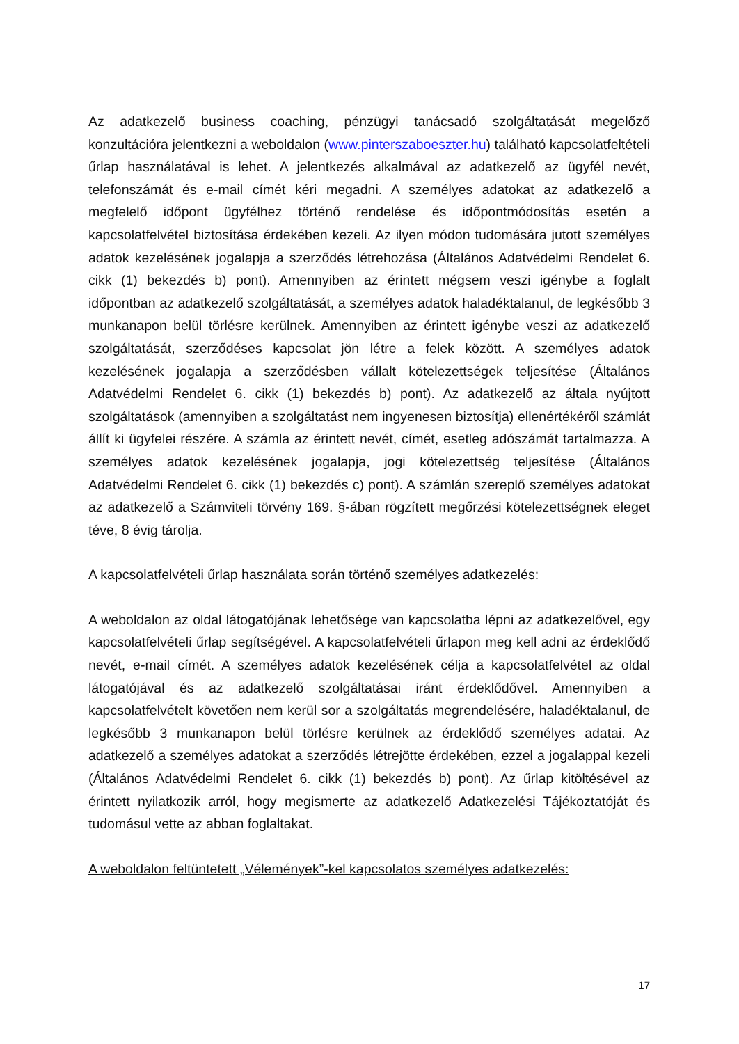Az adatkezelő business coaching, pénzügyi tanácsadó szolgáltatását megelőző konzultációra jelentkezni a weboldalon (www.pinterszaboeszter.hu) található kapcsolatfeltételi űrlap használatával is lehet. A jelentkezés alkalmával az adatkezelő az ügyfél nevét, telefonszámát és e-mail címét kéri megadni. A személyes adatokat az adatkezelő a megfelelő időpont ügyfélhez történő rendelése és időpontmódosítás esetén a kapcsolatfelvétel biztosítása érdekében kezeli. Az ilyen módon tudomására jutott személyes adatok kezelésének jogalapja a szerződés létrehozása (Általános Adatvédelmi Rendelet 6. cikk (1) bekezdés b) pont). Amennyiben az érintett mégsem veszi igénybe a foglalt időpontban az adatkezelő szolgáltatását, a személyes adatok haladéktalanul, de legkésőbb 3 munkanapon belül törlésre kerülnek. Amennyiben az érintett igénybe veszi az adatkezelő szolgáltatását, szerződéses kapcsolat jön létre a felek között. A személyes adatok kezelésének jogalapja a szerződésben vállalt kötelezettségek teljesítése (Általános Adatvédelmi Rendelet 6. cikk (1) bekezdés b) pont). Az adatkezelő az általa nyújtott szolgáltatások (amennyiben a szolgáltatást nem ingyenesen biztosítja) ellenértékéről számlát állít ki ügyfelei részére. A számla az érintett nevét, címét, esetleg adószámát tartalmazza. A személyes adatok kezelésének jogalapja, jogi kötelezettség teljesítése (Általános Adatvédelmi Rendelet 6. cikk (1) bekezdés c) pont). A számlán szereplő személyes adatokat az adatkezelő a Számviteli törvény 169. §-ában rögzített megőrzési kötelezettségnek eleget téve, 8 évig tárolja.
A kapcsolatfelvételi űrlap használata során történő személyes adatkezelés:
A weboldalon az oldal látogatójának lehetősége van kapcsolatba lépni az adatkezelővel, egy kapcsolatfelvételi űrlap segítségével. A kapcsolatfelvételi űrlapon meg kell adni az érdeklődő nevét, e-mail címét. A személyes adatok kezelésének célja a kapcsolatfelvétel az oldal látogatójával és az adatkezelő szolgáltatásai iránt érdeklődővel. Amennyiben a kapcsolatfelvételt követően nem kerül sor a szolgáltatás megrendelésére, haladéktalanul, de legkésőbb 3 munkanapon belül törlésre kerülnek az érdeklődő személyes adatai. Az adatkezelő a személyes adatokat a szerződés létrejötte érdekében, ezzel a jogalappal kezeli (Általános Adatvédelmi Rendelet 6. cikk (1) bekezdés b) pont). Az űrlap kitöltésével az érintett nyilatkozik arról, hogy megismerte az adatkezelő Adatkezelési Tájékoztatóját és tudomásul vette az abban foglaltakat.
A weboldalon feltüntetett „Vélemények”-kel kapcsolatos személyes adatkezelés:
17